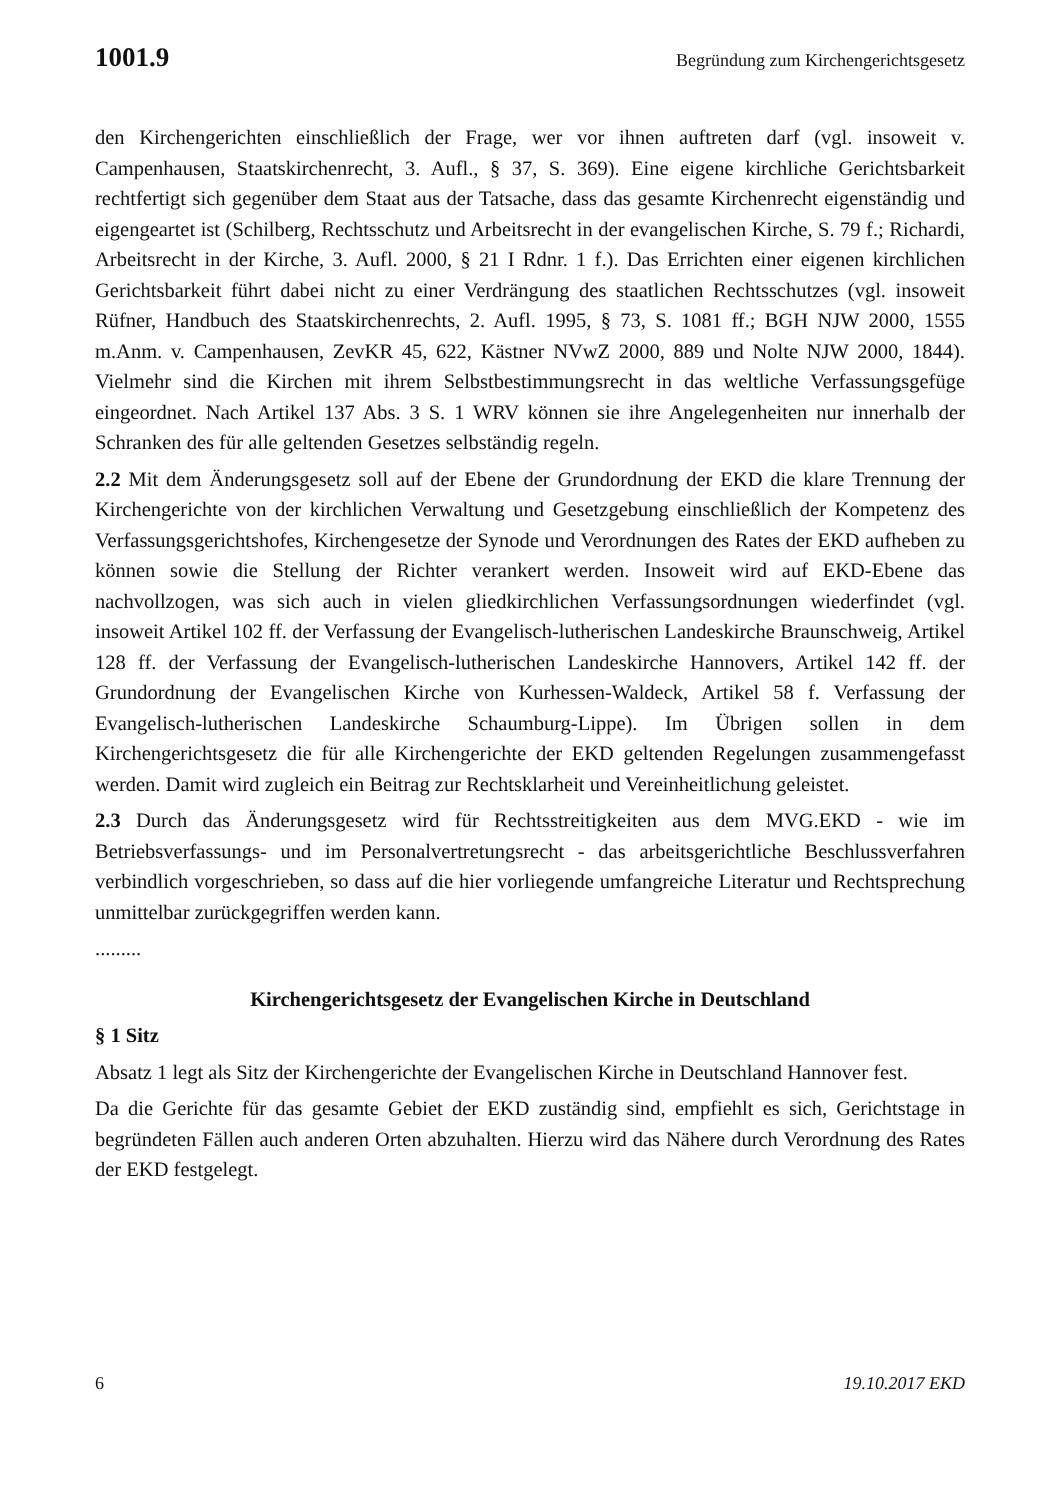1001.9 Begründung zum Kirchengerichtsgesetz
den Kirchengerichten einschließlich der Frage, wer vor ihnen auftreten darf (vgl. insoweit v. Campenhausen, Staatskirchenrecht, 3. Aufl., § 37, S. 369). Eine eigene kirchliche Gerichtsbarkeit rechtfertigt sich gegenüber dem Staat aus der Tatsache, dass das gesamte Kirchenrecht eigenständig und eigengeartet ist (Schilberg, Rechtsschutz und Arbeitsrecht in der evangelischen Kirche, S. 79 f.; Richardi, Arbeitsrecht in der Kirche, 3. Aufl. 2000, § 21 I Rdnr. 1 f.). Das Errichten einer eigenen kirchlichen Gerichtsbarkeit führt dabei nicht zu einer Verdrängung des staatlichen Rechtsschutzes (vgl. insoweit Rüfner, Handbuch des Staatskirchenrechts, 2. Aufl. 1995, § 73, S. 1081 ff.; BGH NJW 2000, 1555 m.Anm. v. Campenhausen, ZevKR 45, 622, Kästner NVwZ 2000, 889 und Nolte NJW 2000, 1844). Vielmehr sind die Kirchen mit ihrem Selbstbestimmungsrecht in das weltliche Verfassungsgefüge eingeordnet. Nach Artikel 137 Abs. 3 S. 1 WRV können sie ihre Angelegenheiten nur innerhalb der Schranken des für alle geltenden Gesetzes selbständig regeln.
2.2 Mit dem Änderungsgesetz soll auf der Ebene der Grundordnung der EKD die klare Trennung der Kirchengerichte von der kirchlichen Verwaltung und Gesetzgebung einschließlich der Kompetenz des Verfassungsgerichtshofes, Kirchengesetze der Synode und Verordnungen des Rates der EKD aufheben zu können sowie die Stellung der Richter verankert werden. Insoweit wird auf EKD-Ebene das nachvollzogen, was sich auch in vielen gliedkirchlichen Verfassungsordnungen wiederfindet (vgl. insoweit Artikel 102 ff. der Verfassung der Evangelisch-lutherischen Landeskirche Braunschweig, Artikel 128 ff. der Verfassung der Evangelisch-lutherischen Landeskirche Hannovers, Artikel 142 ff. der Grundordnung der Evangelischen Kirche von Kurhessen-Waldeck, Artikel 58 f. Verfassung der Evangelisch-lutherischen Landeskirche Schaumburg-Lippe). Im Übrigen sollen in dem Kirchengerichtsgesetz die für alle Kirchengerichte der EKD geltenden Regelungen zusammengefasst werden. Damit wird zugleich ein Beitrag zur Rechtsklarheit und Vereinheitlichung geleistet.
2.3 Durch das Änderungsgesetz wird für Rechtsstreitigkeiten aus dem MVG.EKD - wie im Betriebsverfassungs- und im Personalvertretungsrecht - das arbeitsgerichtliche Beschlussverfahren verbindlich vorgeschrieben, so dass auf die hier vorliegende umfangreiche Literatur und Rechtsprechung unmittelbar zurückgegriffen werden kann.
.........
Kirchengerichtsgesetz der Evangelischen Kirche in Deutschland
§ 1 Sitz
Absatz 1 legt als Sitz der Kirchengerichte der Evangelischen Kirche in Deutschland Hannover fest.
Da die Gerichte für das gesamte Gebiet der EKD zuständig sind, empfiehlt es sich, Gerichtstage in begründeten Fällen auch anderen Orten abzuhalten. Hierzu wird das Nähere durch Verordnung des Rates der EKD festgelegt.
6 19.10.2017 EKD